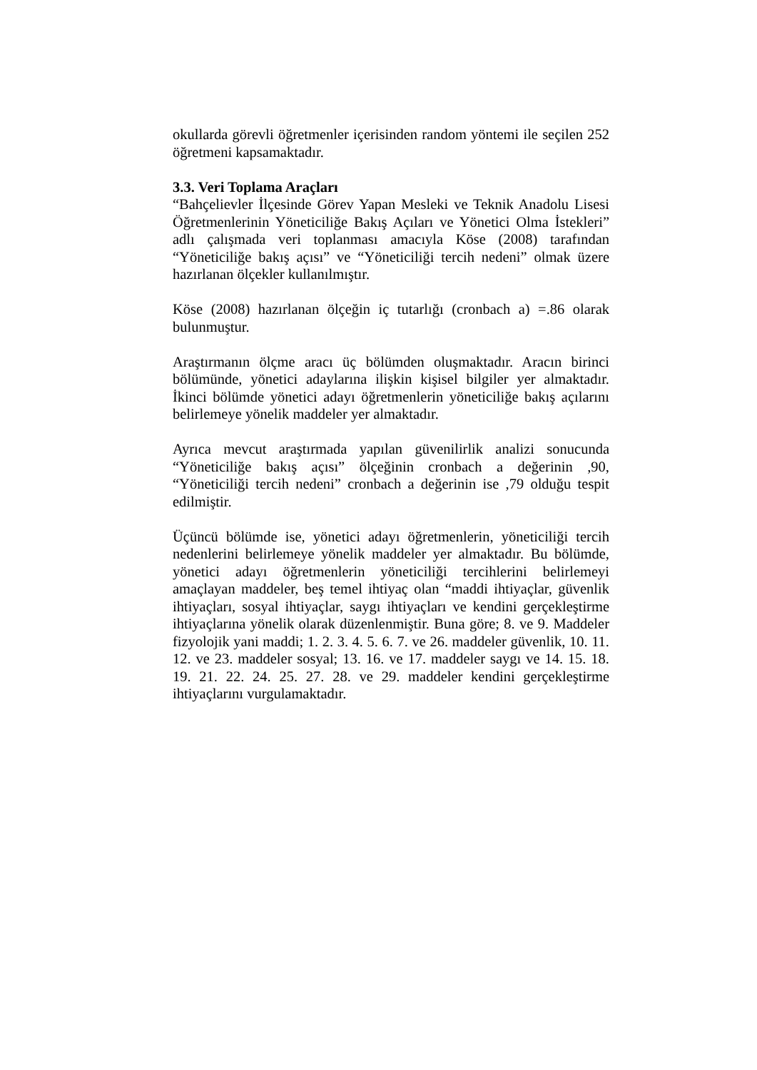okullarda görevli öğretmenler içerisinden random yöntemi ile seçilen 252 öğretmeni kapsamaktadır.
3.3. Veri Toplama Araçları
“Bahçelievler İlçesinde Görev Yapan Mesleki ve Teknik Anadolu Lisesi Öğretmenlerinin Yöneticiliğe Bakış Açıları ve Yönetici Olma İstekleri” adlı çalışmada veri toplanması amacıyla Köse (2008) tarafından “Yöneticiliğe bakış açısı” ve “Yöneticiliği tercih nedeni” olmak üzere hazırlanan ölçekler kullanılmıştır.
Köse (2008) hazırlanan ölçeğin iç tutarlığı (cronbach a) =.86 olarak bulunmuştur.
Araştırmanın ölçme aracı üç bölümden oluşmaktadır. Aracın birinci bölümünde, yönetici adaylarına ilişkin kişisel bilgiler yer almaktadır. İkinci bölümde yönetici adayı öğretmenlerin yöneticiliğe bakış açılarını belirlemeye yönelik maddeler yer almaktadır.
Ayrıca mevcut araştırmada yapılan güvenilirlik analizi sonucunda “Yöneticiliğe bakış açısı” ölçeğinin cronbach a değerinin ,90, “Yöneticiliği tercih nedeni” cronbach a değerinin ise ,79 olduğu tespit edilmiştir.
Üçüncü bölümde ise, yönetici adayı öğretmenlerin, yöneticiliği tercih nedenlerini belirlemeye yönelik maddeler yer almaktadır. Bu bölümde, yönetici adayı öğretmenlerin yöneticiliği tercihlerini belirlemeyi amaçlayan maddeler, beş temel ihtiyaç olan “maddi ihtiyaçlar, güvenlik ihtiyaçları, sosyal ihtiyaçlar, saygı ihtiyaçları ve kendini gerçekleştirme ihtiyaçlarına yönelik olarak düzenlenmiştir. Buna göre; 8. ve 9. Maddeler fizyolojik yani maddi; 1. 2. 3. 4. 5. 6. 7. ve 26. maddeler güvenlik, 10. 11. 12. ve 23. maddeler sosyal; 13. 16. ve 17. maddeler saygı ve 14. 15. 18. 19. 21. 22. 24. 25. 27. 28. ve 29. maddeler kendini gerçekleştirme ihtiyaçlarını vurgulamaktadır.